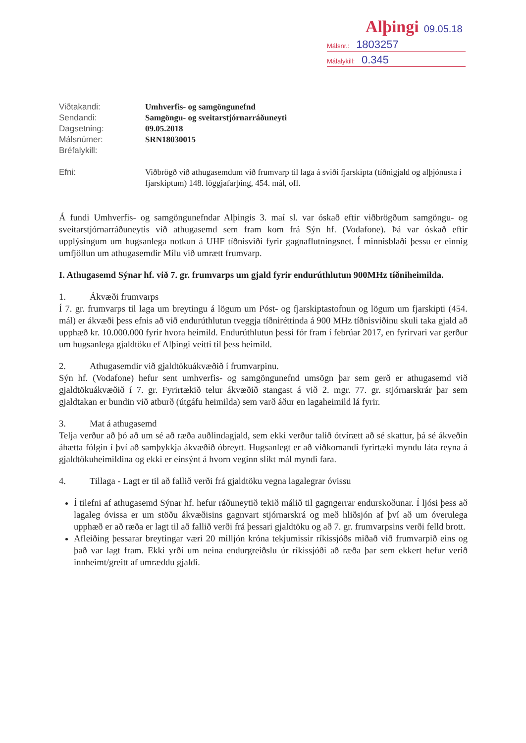Alþingi 09.05.18
Málsnr.: 1803257
Málalykill: 0.345
Viðtakandi:
Umhverfis- og samgöngunefnd
Sendandi:
Samgöngu- og sveitarstjórnarráðuneyti
Dagsetning:
09.05.2018
Málsnúmer:
SRN18030015
Bréfalykill:
Efni:
Viðbrögð við athugasemdum við frumvarp til laga á sviði fjarskipta (tíðnigjald og alþjónusta í fjarskiptum) 148. löggjafarþing, 454. mál, ofl.
Á fundi Umhverfis- og samgöngunefndar Alþingis 3. maí sl. var óskað eftir viðbrögðum samgöngu- og sveitarstjórnarráðuneytis við athugasemd sem fram kom frá Sýn hf. (Vodafone). Þá var óskað eftir upplýsingum um hugsanlega notkun á UHF tíðnisviði fyrir gagnaflutningsnet. Í minnisblaði þessu er einnig umfjöllun um athugasemdir Mílu við umrætt frumvarp.
I. Athugasemd Sýnar hf. við 7. gr. frumvarps um gjald fyrir endurúthlutun 900MHz tíðniheimilda.
1. Ákvæði frumvarps
Í 7. gr. frumvarps til laga um breytingu á lögum um Póst- og fjarskiptastofnun og lögum um fjarskipti (454. mál) er ákvæði þess efnis að við endurúthlutun tveggja tíðniréttinda á 900 MHz tíðnisviðinu skuli taka gjald að upphæð kr. 10.000.000 fyrir hvora heimild. Endurúthlutun þessi fór fram í febrúar 2017, en fyrirvari var gerður um hugsanlega gjaldtöku ef Alþingi veitti til þess heimild.
2. Athugasemdir við gjaldtökuákvæðið í frumvarpinu.
Sýn hf. (Vodafone) hefur sent umhverfis- og samgöngunefnd umsögn þar sem gerð er athugasemd við gjaldtökuákvæðið í 7. gr. Fyrirtækið telur ákvæðið stangast á við 2. mgr. 77. gr. stjórnarskrár þar sem gjaldtakan er bundin við atburð (útgáfu heimilda) sem varð áður en lagaheimild lá fyrir.
3. Mat á athugasemd
Telja verður að þó að um sé að ræða auðlindagjald, sem ekki verður talið ótvírætt að sé skattur, þá sé ákveðin áhætta fólgin í því að samþykkja ákvæðið óbreytt. Hugsanlegt er að viðkomandi fyrirtæki myndu láta reyna á gjaldtökuheimildina og ekki er einsýnt á hvorn veginn slíkt mál myndi fara.
4. Tillaga - Lagt er til að fallið verði frá gjaldtöku vegna lagalegrar óvissu
Í tilefni af athugasemd Sýnar hf. hefur ráðuneytið tekið málið til gagngerrar endurskoðunar. Í ljósi þess að lagaleg óvissa er um stöðu ákvæðisins gagnvart stjórnarskrá og með hliðsjón af því að um óverulega upphæð er að ræða er lagt til að fallið verði frá þessari gjaldtöku og að 7. gr. frumvarpsins verði felld brott.
Afleiðing þessarar breytingar væri 20 milljón króna tekjumissir ríkissjóðs miðað við frumvarpið eins og það var lagt fram. Ekki yrði um neina endurgreiðslu úr ríkissjóði að ræða þar sem ekkert hefur verið innheimt/greitt af umræddu gjaldi.